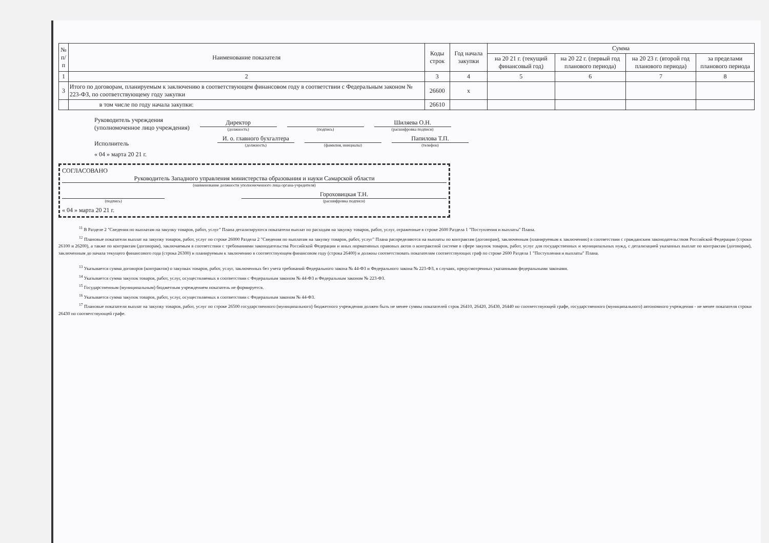| № п/п | Наименование показателя | Коды строк | Год начала закупки | Сумма | | | |
| --- | --- | --- | --- | --- | --- | --- | --- |
| | | | | на 20 21 г. (текущий финансовый год) | на 20 22 г. (первый год планового периода) | на 20 23 г. (второй год планового периода) | за пределами планового периода |
| 1 | 2 | 3 | 4 | 5 | 6 | 7 | 8 |
| 3 | Итого по договорам, планируемым к заключению в соответствующем финансовом году в соответствии с Федеральным законом № 223-ФЗ, по соответствующему году закупки | 26600 | х | | | | |
| | в том числе по году начала закупки: | 26610 | | | | | |
Руководитель учреждения
(уполномоченное лицо учреждения)
Директор
(должность)
(подпись)
Шиляева О.Н.
(расшифровка подписи)
Исполнитель
И. о. главного бухгалтера
(должность)
(фамилия, инициалы)
Папилова Т.П.
(телефон)
« 04 » марта 20 21 г.
СОГЛАСОВАНО
Руководитель Западного управления министерства образования и науки Самарской области
(наименование должности уполномоченного лица органа-учредителя)
(подпись)
Гороховицкая Т.Н.
(расшифровка подписи)
« 04 » марта 20 21 г.
<sup>11</sup> В Разделе 2 "Сведения по выплатам на закупку товаров, работ, услуг" Плана детализируются показатели выплат по расходам на закупку товаров, работ, услуг, отраженные в строке 2600 Раздела 1 "Поступления и выплаты" Плана.
<sup>12</sup> Плановые показатели выплат на закупку товаров, работ, услуг по строке 26000 Раздела 2 "Сведения по выплатам на закупку товаров, работ, услуг" Плана распределяются на выплаты по контрактам (договорам), заключенным (планируемым к заключению) в соответствии с гражданским законодательством Российской Федерации (строки 26100 и 26200), а также по контрактам (договорам), заключаемым в соответствии с требованиями законодательства Российской Федерации и иных нормативных правовых актов о контрактной системе в сфере закупок товаров, работ, услуг для государственных и муниципальных нужд, с детализацией указанных выплат по контрактам (договорам), заключенным до начала текущего финансового года (строка 26300) и планируемым к заключению в соответствующем финансовом году (строка 26400) и должны соответствовать показателям соответствующих граф по строке 2600 Раздела 1 "Поступления и выплаты" Плана.
<sup>13</sup> Указывается сумма договоров (контрактов) о закупках товаров, работ, услуг, заключенных без учета требований Федерального закона № 44-ФЗ и Федерального закона № 223-ФЗ, в случаях, предусмотренных указанными федеральными законами.
<sup>14</sup> Указывается сумма закупок товаров, работ, услуг, осуществляемых в соответствии с Федеральным законом № 44-ФЗ и Федеральным законом № 223-ФЗ.
<sup>15</sup> Государственным (муниципальным) бюджетным учреждением показатель не формируется.
<sup>16</sup> Указывается сумма закупок товаров, работ, услуг, осуществляемых в соответствии с Федеральным законом № 44-ФЗ.
<sup>17</sup> Плановые показатели выплат на закупку товаров, работ, услуг по строке 26500 государственного (муниципального) бюджетного учреждения должен быть не менее суммы показателей строк 26410, 26420, 26430, 26440 по соответствующей графе, государственного (муниципального) автономного учреждения - не менее показателя строки 26430 по соответствующей графе.